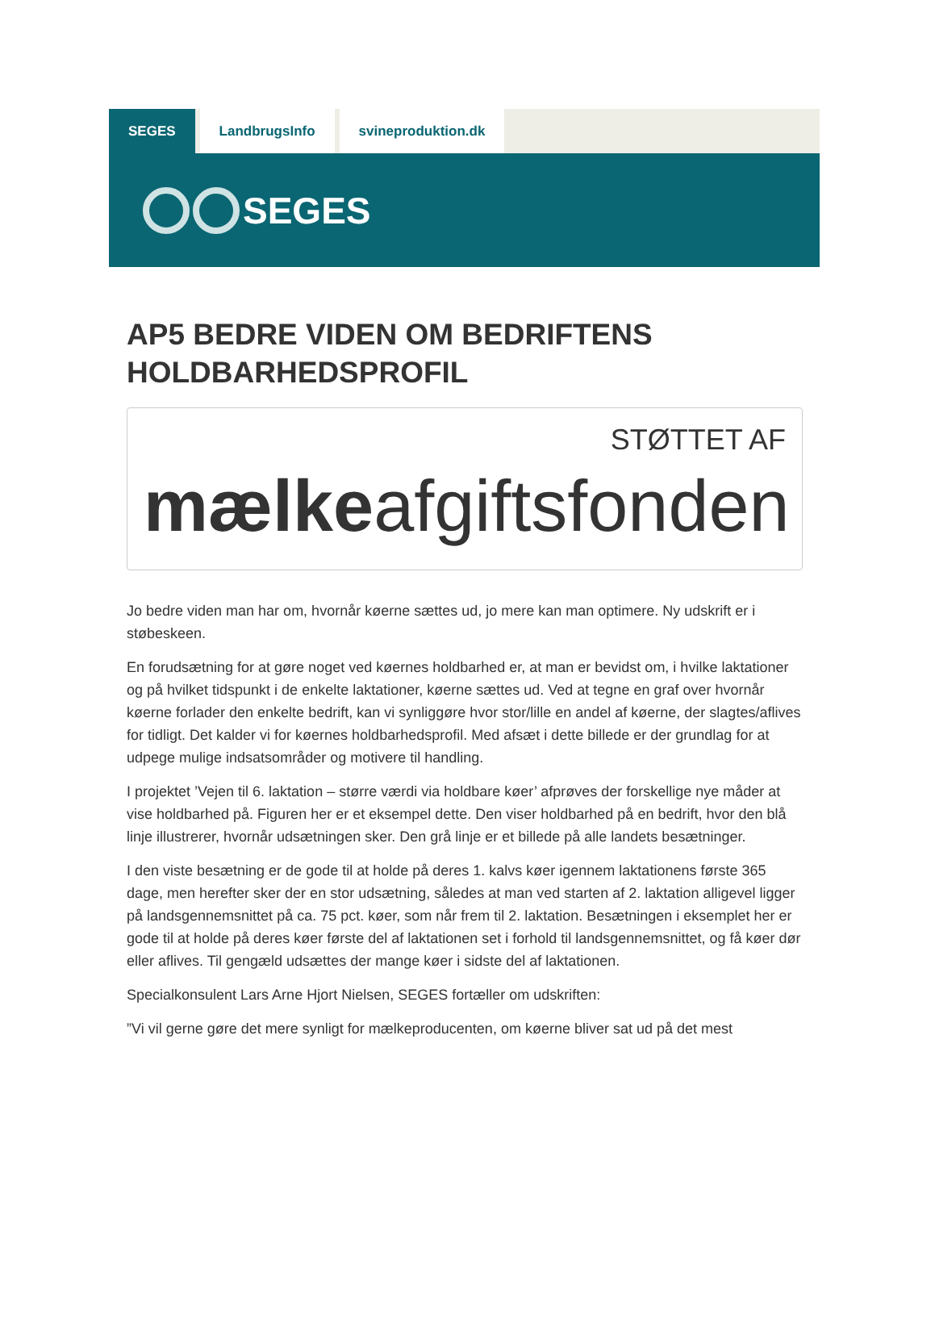SEGES LandbrugsInfo svineproduktion.dk
SEGES
AP5 BEDRE VIDEN OM BEDRIFTENS HOLDBARHEDSPROFIL
STØTTET AF
mælkeafgiftsfonden
Jo bedre viden man har om, hvornår køerne sættes ud, jo mere kan man optimere. Ny udskrift er i støbeskeen.
En forudsætning for at gøre noget ved køernes holdbarhed er, at man er bevidst om, i hvilke laktationer og på hvilket tidspunkt i de enkelte laktationer, køerne sættes ud. Ved at tegne en graf over hvornår køerne forlader den enkelte bedrift, kan vi synliggøre hvor stor/lille en andel af køerne, der slagtes/aflives for tidligt. Det kalder vi for køernes holdbarhedsprofil. Med afsæt i dette billede er der grundlag for at udpege mulige indsatsområder og motivere til handling.
I projektet ’Vejen til 6. laktation – større værdi via holdbare køer’ afprøves der forskellige nye måder at vise holdbarhed på. Figuren her er et eksempel dette. Den viser holdbarhed på en bedrift, hvor den blå linje illustrerer, hvornår udsætningen sker. Den grå linje er et billede på alle landets besætninger.
I den viste besætning er de gode til at holde på deres 1. kalvs køer igennem laktationens første 365 dage, men herefter sker der en stor udsætning, således at man ved starten af 2. laktation alligevel ligger på landsgennemsnittet på ca. 75 pct. køer, som når frem til 2. laktation. Besætningen i eksemplet her er gode til at holde på deres køer første del af laktationen set i forhold til landsgennemsnittet, og få køer dør eller aflives. Til gengæld udsættes der mange køer i sidste del af laktationen.
Specialkonsulent Lars Arne Hjort Nielsen, SEGES fortæller om udskriften:
”Vi vil gerne gøre det mere synligt for mælkeproducenten, om køerne bliver sat ud på det mest